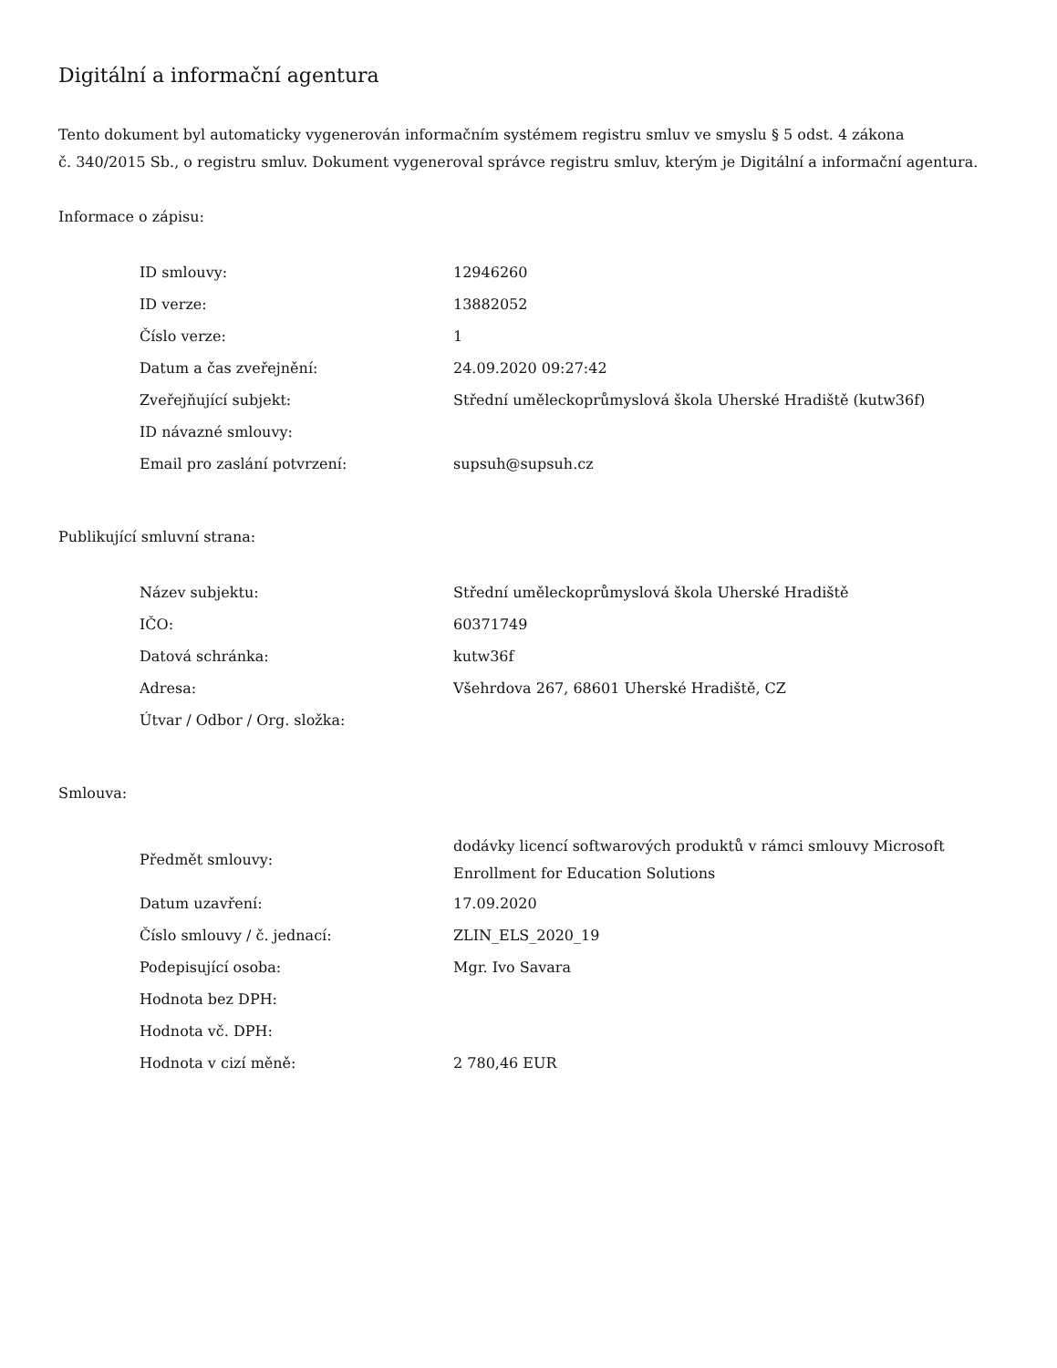Digitální a informační agentura
Tento dokument byl automaticky vygenerován informačním systémem registru smluv ve smyslu § 5 odst. 4 zákona
č. 340/2015 Sb., o registru smluv. Dokument vygeneroval správce registru smluv, kterým je Digitální a informační agentura.
Informace o zápisu:
| ID smlouvy: | 12946260 |
| ID verze: | 13882052 |
| Číslo verze: | 1 |
| Datum a čas zveřejnění: | 24.09.2020 09:27:42 |
| Zveřejňující subjekt: | Střední uměleckoprůmyslová škola Uherské Hradiště (kutw36f) |
| ID návazné smlouvy: | |
| Email pro zaslání potvrzení: | supsuh@supsuh.cz |
Publikující smluvní strana:
| Název subjektu: | Střední uměleckoprůmyslová škola Uherské Hradiště |
| IČO: | 60371749 |
| Datová schránka: | kutw36f |
| Adresa: | Všehrdova 267, 68601 Uherské Hradiště, CZ |
| Útvar / Odbor / Org. složka: | |
Smlouva:
| Předmět smlouvy: | dodávky licencí softwarových produktů v rámci smlouvy Microsoft Enrollment for Education Solutions |
| Datum uzavření: | 17.09.2020 |
| Číslo smlouvy / č. jednací: | ZLIN_ELS_2020_19 |
| Podepisující osoba: | Mgr. Ivo Savara |
| Hodnota bez DPH: | |
| Hodnota vč. DPH: | |
| Hodnota v cizí měně: | 2 780,46 EUR |